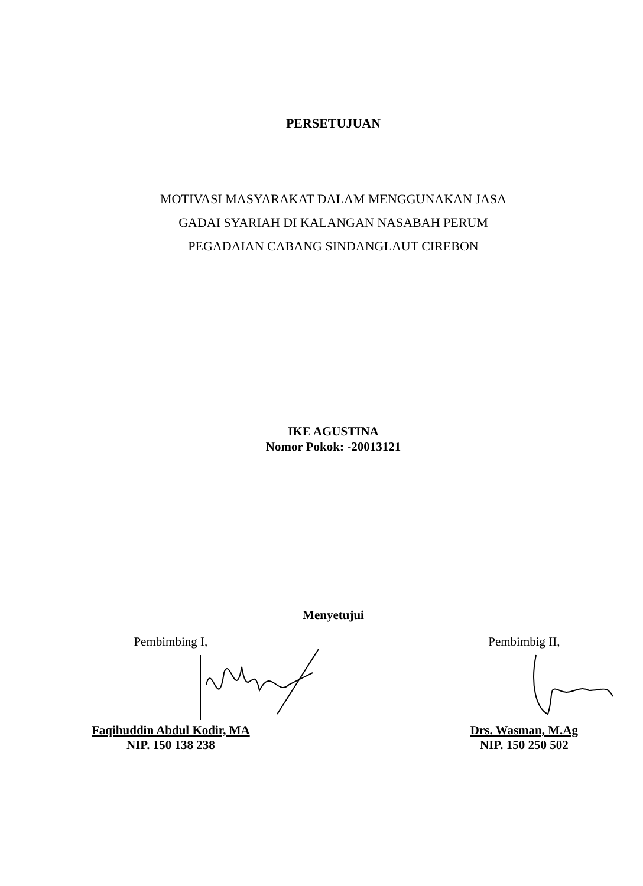PERSETUJUAN
MOTIVASI MASYARAKAT DALAM MENGGUNAKAN JASA
GADAI SYARIAH DI KALANGAN NASABAH PERUM
PEGADAIAN CABANG SINDANGLAUT CIREBON
IKE AGUSTINA
Nomor Pokok: -20013121
Menyetujui
Pembimbing I,
Faqihuddin Abdul Kodir, MA
NIP. 150 138 238
Pembimbig II,
Drs. Wasman, M.Ag
NIP. 150 250 502